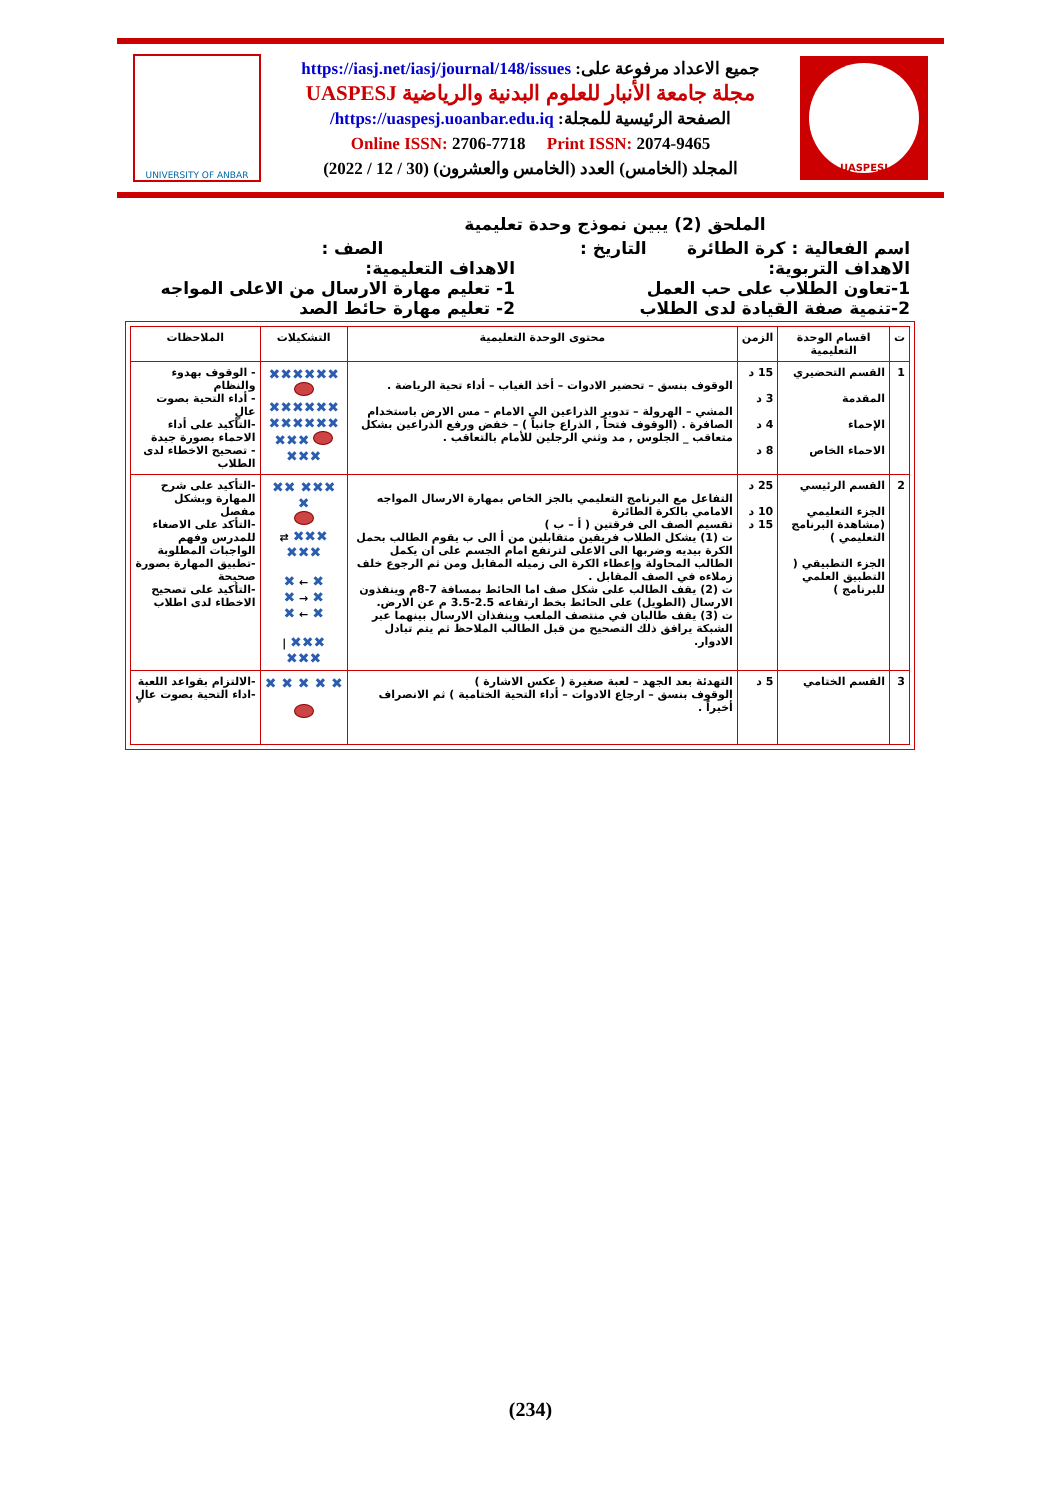UNIVERSITY OF ANBAR
جميع الاعداد مرفوعة على: https://iasj.net/iasj/journal/148/issues
مجلة جامعة الأنبار للعلوم البدنية والرياضية UASPESJ
الصفحة الرئيسية للمجلة: https://uaspesj.uoanbar.edu.iq/
Online ISSN: 2706-7718 Print ISSN: 2074-9465
المجلد (الخامس) العدد (الخامس والعشرون) (30 / 12 / 2022)
UASPESJ
الملحق (2) يبين نموذج وحدة تعليمية
اسم الفعالية : كرة الطائرة التاريخ : الصف :
الاهداف التربوية: الاهداف التعليمية:
1-تعاون الطلاب على حب العمل 1- تعليم مهارة الارسال من الاعلى المواجه
2-تنمية صفة القيادة لدى الطلاب 2- تعليم مهارة حائط الصد
| ت | اقسام الوحدة التعليمية | الزمن | محتوى الوحدة التعليمية | التشكيلات | الملاحظات |
| --- | --- | --- | --- | --- | --- |
| 1 | القسم التحضيري المقدمة الإحماء الاحماء الخاص | 15 د 3 د 4 د 8 د | الوقوف بنسق – تحضير الادوات – أخذ الغياب – أداء تحية الرياضة . المشي – الهرولة – تدوير الذراعين الى الامام – مس الارض باستخدام الصافرة . (الوقوف فتحاً , الذراع جانباً ) – خفض ورفع الذراعين بشكل متعاقب _ الجلوس , مد وثني الرجلين للأمام بالتعاقب . | ✖✖✖✖✖✖ ✖✖✖✖✖✖ ✖✖✖✖✖✖ ✖✖✖ ✖✖✖ | - الوقوف بهدوء والنظام - أداء التحية بصوت عالٍ -التأكيد على أداء الاحماء بصورة جيدة - تصحيح الاخطاء لدى الطلاب |
| 2 | القسم الرئيسي الجزء التعليمي (مشاهدة البرنامج التعليمي ) الجزء التطبيقي ( التطبيق العلمي للبرنامج ) | 25 د 10 د 15 د | التفاعل مع البرنامج التعليمي بالجز الخاص بمهارة الارسال المواجه الامامي بالكرة الطائرة تقسيم الصف الى فرقتين ( أ – ب ) ت (1) يشكل الطلاب فريقين متقابلين من أ الى ب يقوم الطالب بحمل الكرة بيديه وضربها الى الاعلى لترتفع امام الجسم على ان يكمل الطالب المحاولة وإعطاء الكرة الى زميله المقابل ومن ثم الرجوع خلف زملاءه في الصف المقابل . ت (2) يقف الطالب على شكل صف اما الحائط بمسافة 7-8م وينفذون الارسال (الطويل) على الحائط بخط ارتفاعه 2.5-3.5 م عن الارض. ت (3) يقف طالبان في منتصف الملعب وينفذان الارسال بينهما عبر الشبكة يرافق ذلك التصحيح من قبل الطالب الملاحظ ثم يتم تبادل الادوار. | ✖✖✖ ✖✖ ✖ ✖✖✖ ⇄ ✖✖✖ ✖ ← ✖ ✖ → ✖ ✖ ← ✖ ✖✖✖ / ✖✖✖ | -التأكيد على شرح المهارة وبشكل مفصل -التأكد على الاصغاء للمدرس وفهم الواجبات المطلوبة -تطبيق المهارة بصورة صحيحة -التأكيد على تصحيح الاخطاء لدى اطلاب |
| 3 | القسم الختامي | 5 د | التهدئة بعد الجهد – لعبة صغيرة ( عكس الاشارة ) الوقوف بنسق – ارجاع الادوات – أداء التحية الختامية ) ثم الانصراف أخيراً . | ✖ ✖ ✖ ✖ ✖ | -الالتزام بقواعد اللعبة -اداء التحية بصوت عالٍ |
(234)